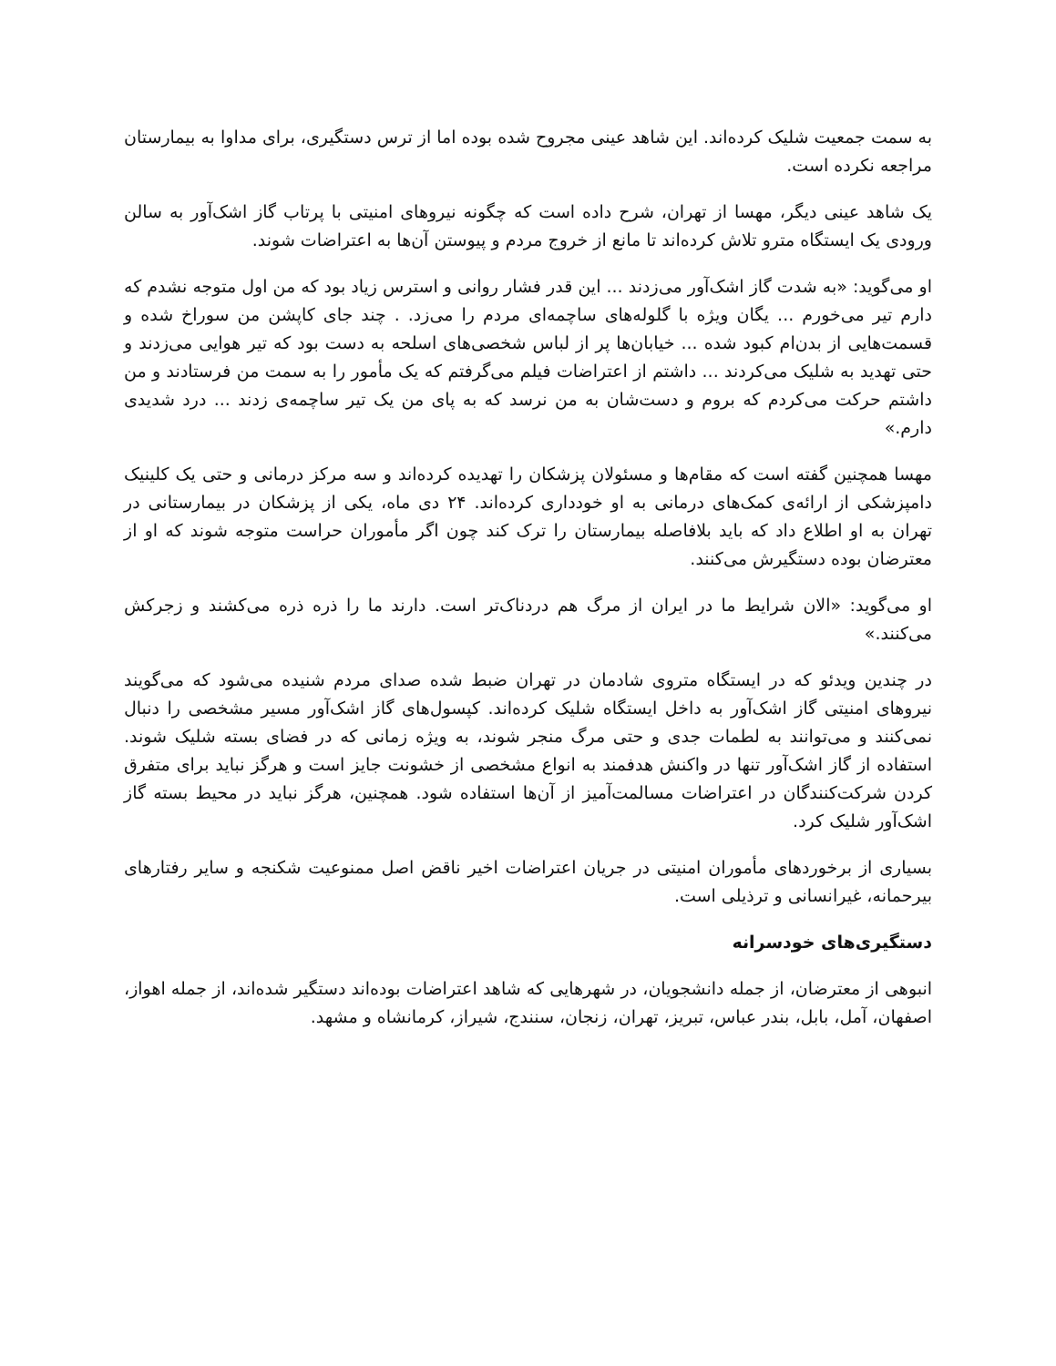به سمت جمعیت شلیک کرده‌اند. این شاهد عینی مجروح شده بوده اما از ترس دستگیری، برای مداوا به بیمارستان مراجعه نکرده است.
یک شاهد عینی دیگر، مهسا از تهران، شرح داده است که چگونه نیروهای امنیتی با پرتاب گاز اشک‌آور به سالن ورودی یک ایستگاه مترو تلاش کرده‌اند تا مانع از خروج مردم و پیوستن آن‌ها به اعتراضات شوند.
او می‌گوید: «به شدت گاز اشک‌آور می‌زدند ... این قدر فشار روانی و استرس زیاد بود که من اول متوجه نشدم که دارم تیر می‌خورم ... یگان ویژه با گلوله‌های ساچمه‌ای مردم را می‌زد. . چند جای کاپشن من سوراخ شده و قسمت‌هایی از بدن‌ام کبود شده ... خیابان‌ها پر از لباس شخصی‌های اسلحه به دست بود که تیر هوایی می‌زدند و حتی تهدید به شلیک می‌کردند ... داشتم از اعتراضات فیلم می‌گرفتم که یک مأمور را به سمت من فرستادند و من داشتم حرکت می‌کردم که بروم و دست‌شان به من نرسد که به پای من یک تیر ساچمه‌ی زدند ... درد شدیدی دارم.»
مهسا همچنین گفته است که مقام‌ها و مسئولان پزشکان را تهدیده کرده‌اند و سه مرکز درمانی و حتی یک کلینیک دامپزشکی از ارائه‌ی کمک‌های درمانی به او خودداری کرده‌اند. ۲۴ دی ماه، یکی از پزشکان در بیمارستانی در تهران به او اطلاع داد که باید بلافاصله بیمارستان را ترک کند چون اگر مأموران حراست متوجه شوند که او از معترضان بوده دستگیرش می‌کنند.
او می‌گوید: «الان شرایط ما در ایران از مرگ هم دردناک‌تر است. دارند ما را ذره ذره می‌کشند و زجرکش می‌کنند.»
در چندین ویدئو که در ایستگاه متروی شادمان در تهران ضبط شده صدای مردم شنیده می‌شود که می‌گویند نیروهای امنیتی گاز اشک‌آور به داخل ایستگاه شلیک کرده‌اند. کپسول‌های گاز اشک‌آور مسیر مشخصی را دنبال نمی‌کنند و می‌توانند به لطمات جدی و حتی مرگ منجر شوند، به ویژه زمانی که در فضای بسته شلیک شوند. استفاده از گاز اشک‌آور تنها در واکنش هدفمند به انواع مشخصی از خشونت جایز است و هرگز نباید برای متفرق کردن شرکت‌کنندگان در اعتراضات مسالمت‌آمیز از آن‌ها استفاده شود. همچنین، هرگز نباید در محیط بسته گاز اشک‌آور شلیک کرد.
بسیاری از برخوردهای مأموران امنیتی در جریان اعتراضات اخیر ناقض اصل ممنوعیت شکنجه و سایر رفتارهای بیرحمانه، غیرانسانی و ترذیلی است.
دستگیری‌های خودسرانه
انبوهی از معترضان، از جمله دانشجویان، در شهرهایی که شاهد اعتراضات بوده‌اند دستگیر شده‌اند، از جمله اهواز، اصفهان، آمل، بابل، بندر عباس، تبریز، تهران، زنجان، سنندج، شیراز، کرمانشاه و مشهد.